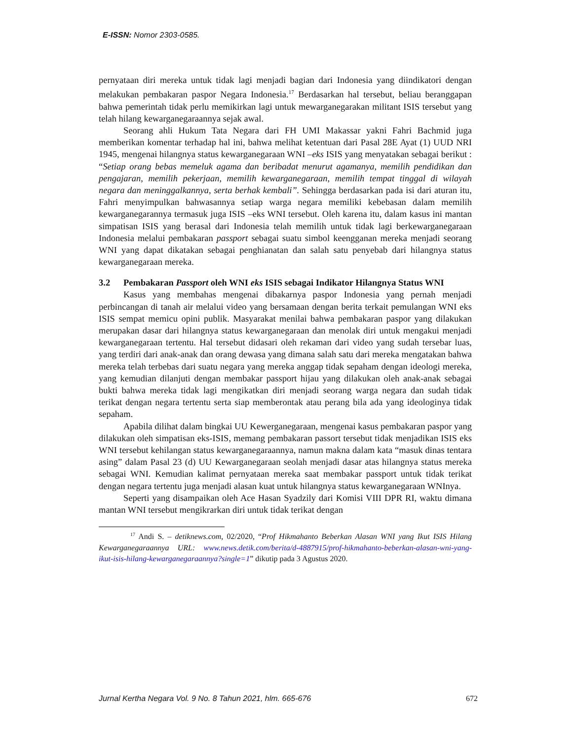E-ISSN: Nomor 2303-0585.
pernyataan diri mereka untuk tidak lagi menjadi bagian dari Indonesia yang diindikatori dengan melakukan pembakaran paspor Negara Indonesia.<sup>17</sup> Berdasarkan hal tersebut, beliau beranggapan bahwa pemerintah tidak perlu memikirkan lagi untuk mewarganegarakan militant ISIS tersebut yang telah hilang kewarganegaraannya sejak awal.
Seorang ahli Hukum Tata Negara dari FH UMI Makassar yakni Fahri Bachmid juga memberikan komentar terhadap hal ini, bahwa melihat ketentuan dari Pasal 28E Ayat (1) UUD NRI 1945, mengenai hilangnya status kewarganegaraan WNI –eks ISIS yang menyatakan sebagai berikut : “Setiap orang bebas memeluk agama dan beribadat menurut agamanya, memilih pendidikan dan pengajaran, memilih pekerjaan, memilih kewarganegaraan, memilih tempat tinggal di wilayah negara dan meninggalkannya, serta berhak kembali”. Sehingga berdasarkan pada isi dari aturan itu, Fahri menyimpulkan bahwasannya setiap warga negara memiliki kebebasan dalam memilih kewarganegarannya termasuk juga ISIS –eks WNI tersebut. Oleh karena itu, dalam kasus ini mantan simpatisan ISIS yang berasal dari Indonesia telah memilih untuk tidak lagi berkewarganegaraan Indonesia melalui pembakaran passport sebagai suatu simbol keengganan mereka menjadi seorang WNI yang dapat dikatakan sebagai penghianatan dan salah satu penyebab dari hilangnya status kewarganegaraan mereka.
3.2 Pembakaran Passport oleh WNI eks ISIS sebagai Indikator Hilangnya Status WNI
Kasus yang membahas mengenai dibakarnya paspor Indonesia yang pernah menjadi perbincangan di tanah air melalui video yang bersamaan dengan berita terkait pemulangan WNI eks ISIS sempat memicu opini publik. Masyarakat menilai bahwa pembakaran paspor yang dilakukan merupakan dasar dari hilangnya status kewarganegaraan dan menolak diri untuk mengakui menjadi kewarganegaraan tertentu. Hal tersebut didasari oleh rekaman dari video yang sudah tersebar luas, yang terdiri dari anak-anak dan orang dewasa yang dimana salah satu dari mereka mengatakan bahwa mereka telah terbebas dari suatu negara yang mereka anggap tidak sepaham dengan ideologi mereka, yang kemudian dilanjuti dengan membakar passport hijau yang dilakukan oleh anak-anak sebagai bukti bahwa mereka tidak lagi mengikatkan diri menjadi seorang warga negara dan sudah tidak terikat dengan negara tertentu serta siap memberontak atau perang bila ada yang ideologinya tidak sepaham.
Apabila dilihat dalam bingkai UU Kewerganegaraan, mengenai kasus pembakaran paspor yang dilakukan oleh simpatisan eks-ISIS, memang pembakaran passort tersebut tidak menjadikan ISIS eks WNI tersebut kehilangan status kewarganegaraannya, namun makna dalam kata “masuk dinas tentara asing” dalam Pasal 23 (d) UU Kewarganegaraan seolah menjadi dasar atas hilangnya status mereka sebagai WNI. Kemudian kalimat pernyataan mereka saat membakar passport untuk tidak terikat dengan negara tertentu juga menjadi alasan kuat untuk hilangnya status kewarganegaraan WNInya.
Seperti yang disampaikan oleh Ace Hasan Syadzily dari Komisi VIII DPR RI, waktu dimana mantan WNI tersebut mengikrarkan diri untuk tidak terikat dengan
<sup>17</sup> Andi S. – detiknews.com, 02/2020, “Prof Hikmahanto Beberkan Alasan WNI yang Ikut ISIS Hilang Kewarganegaraannya URL: www.news.detik.com/berita/d-4887915/prof-hikmahanto-beberkan-alasan-wni-yang-ikut-isis-hilang-kewarganegaraannya?single=1” dikutip pada 3 Agustus 2020.
Jurnal Kertha Negara Vol. 9 No. 8 Tahun 2021, hlm. 665-676 672